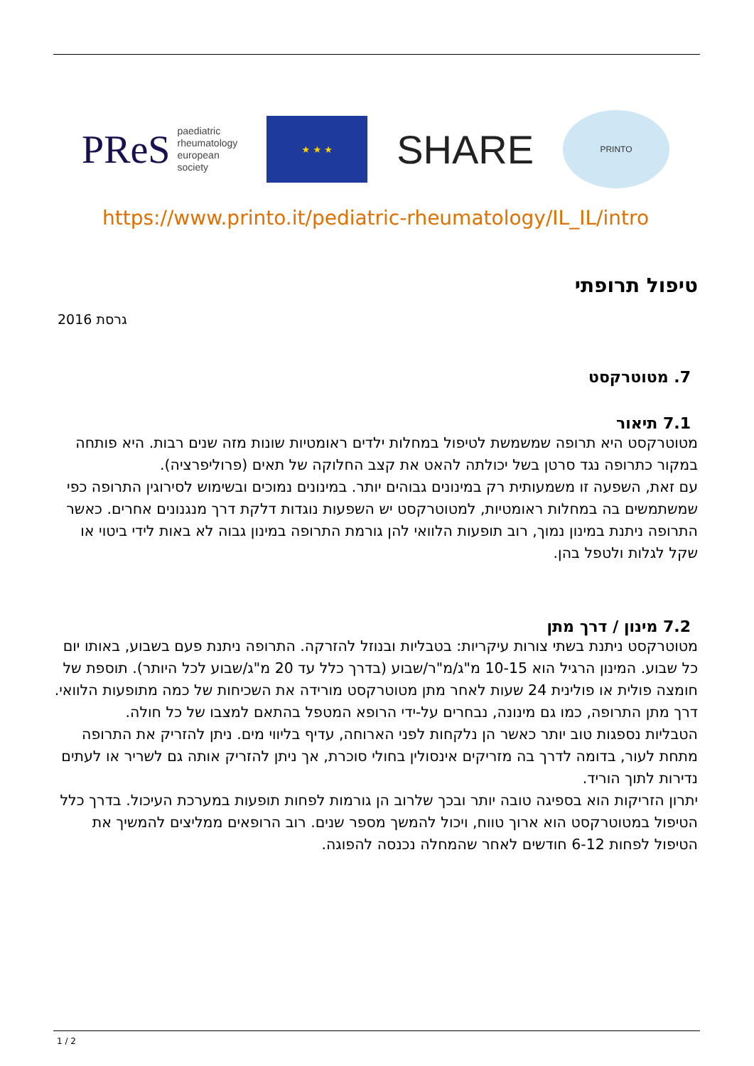PReS paediatric
rheumatology
european
society
★ ★ ★
SHARE
PRINTO
https://www.printo.it/pediatric-rheumatology/IL_IL/intro
טיפול תרופתי
גרסת 2016
7. מטוטרקסט
7.1 תיאור
מטוטרקסט היא תרופה שמשמשת לטיפול במחלות ילדים ראומטיות שונות מזה שנים רבות. היא פותחה במקור כתרופה נגד סרטן בשל יכולתה להאט את קצב החלוקה של תאים (פרוליפרציה).
עם זאת, השפעה זו משמעותית רק במינונים גבוהים יותר. במינונים נמוכים ובשימוש לסירוגין התרופה כפי שמשתמשים בה במחלות ראומטיות, למטוטרקסט יש השפעות נוגדות דלקת דרך מנגנונים אחרים. כאשר התרופה ניתנת במינון נמוך, רוב תופעות הלוואי להן גורמת התרופה במינון גבוה לא באות לידי ביטוי או שקל לגלות ולטפל בהן.
7.2 מינון / דרך מתן
מטוטרקסט ניתנת בשתי צורות עיקריות: בטבליות ובנוזל להזרקה. התרופה ניתנת פעם בשבוע, באותו יום כל שבוע. המינון הרגיל הוא 10-15 מ"ג/מ"ר/שבוע (בדרך כלל עד 20 מ"ג/שבוע לכל היותר). תוספת של חומצה פולית או פולינית 24 שעות לאחר מתן מטוטרקסט מורידה את השכיחות של כמה מתופעות הלוואי.
דרך מתן התרופה, כמו גם מינונה, נבחרים על-ידי הרופא המטפל בהתאם למצבו של כל חולה.
הטבליות נספגות טוב יותר כאשר הן נלקחות לפני הארוחה, עדיף בליווי מים. ניתן להזריק את התרופה מתחת לעור, בדומה לדרך בה מזריקים אינסולין בחולי סוכרת, אך ניתן להזריק אותה גם לשריר או לעתים נדירות לתוך הוריד.
יתרון הזריקות הוא בספיגה טובה יותר ובכך שלרוב הן גורמות לפחות תופעות במערכת העיכול. בדרך כלל הטיפול במטוטרקסט הוא ארוך טווח, ויכול להמשך מספר שנים. רוב הרופאים ממליצים להמשיך את הטיפול לפחות 6-12 חודשים לאחר שהמחלה נכנסה להפוגה.
1 / 2